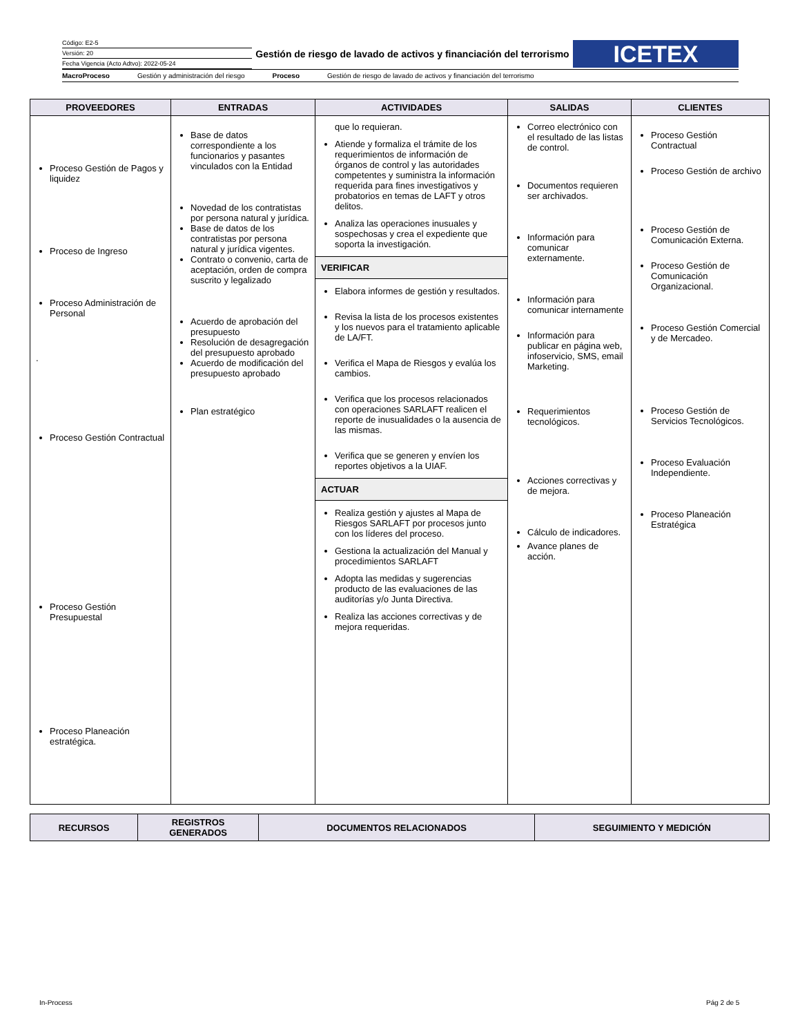Código: E2-5
Versión: 20
Fecha Vigencia (Acto Adtvo): 2022-05-24
Gestión de riesgo de lavado de activos y financiación del terrorismo
ICETEX
MacroProceso Gestión y administración del riesgo Proceso Gestión de riesgo de lavado de activos y financiación del terrorismo
| PROVEEDORES | ENTRADAS | ACTIVIDADES | SALIDAS | CLIENTES |
| --- | --- | --- | --- | --- |
| Proceso Gestión de Pagos y liquidez Proceso de Ingreso Proceso Administración de Personal . Proceso Gestión Contractual Proceso Gestión Presupuestal Proceso Planeación estratégica. | Base de datos correspondiente a los funcionarios y pasantes vinculados con la Entidad Novedad de los contratistas por persona natural y jurídica. Base de datos de los contratistas por persona natural y jurídica vigentes. Contrato o convenio, carta de aceptación, orden de compra suscrito y legalizado Acuerdo de aprobación del presupuesto Resolución de desagregación del presupuesto aprobado Acuerdo de modificación del presupuesto aprobado Plan estratégico | que lo requieran. Atiende y formaliza el trámite de los requerimientos de información de órganos de control y las autoridades competentes y suministra la información requerida para fines investigativos y probatorios en temas de LAFT y otros delitos. Analiza las operaciones inusuales y sospechosas y crea el expediente que soporta la investigación. VERIFICAR Elabora informes de gestión y resultados. Revisa la lista de los procesos existentes y los nuevos para el tratamiento aplicable de LA/FT. Verifica el Mapa de Riesgos y evalúa los cambios. Verifica que los procesos relacionados con operaciones SARLAFT realicen el reporte de inusualidades o la ausencia de las mismas. Verifica que se generen y envíen los reportes objetivos a la UIAF. ACTUAR Realiza gestión y ajustes al Mapa de Riesgos SARLAFT por procesos junto con los líderes del proceso. Gestiona la actualización del Manual y procedimientos SARLAFT Adopta las medidas y sugerencias producto de las evaluaciones de las auditorías y/o Junta Directiva. Realiza las acciones correctivas y de mejora requeridas. | Correo electrónico con el resultado de las listas de control. Documentos requieren ser archivados. Información para comunicar externamente. Información para comunicar internamente Información para publicar en página web, infoservicio, SMS, email Marketing. Requerimientos tecnológicos. Acciones correctivas y de mejora. Cálculo de indicadores. Avance planes de acción. | Proceso Gestión Contractual Proceso Gestión de archivo Proceso Gestión de Comunicación Externa. Proceso Gestión de Comunicación Organizacional. Proceso Gestión Comercial y de Mercadeo. Proceso Gestión de Servicios Tecnológicos. Proceso Evaluación Independiente. Proceso Planeación Estratégica |
| RECURSOS | REGISTROS GENERADOS | DOCUMENTOS RELACIONADOS | SEGUIMIENTO Y MEDICIÓN |
| --- | --- | --- | --- |
In-Process Pág 2 de 5